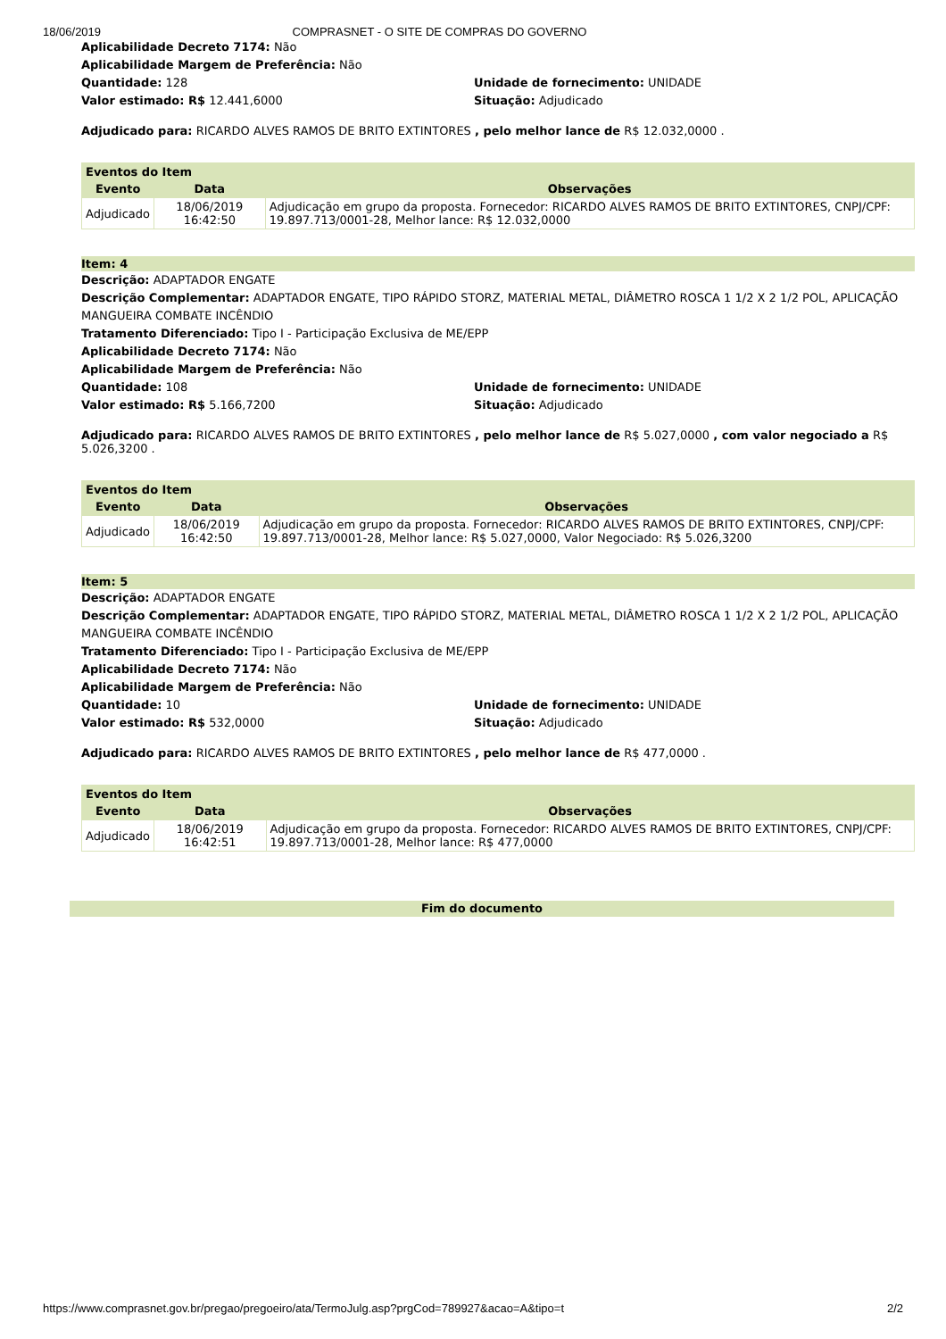18/06/2019 COMPRASNET - O SITE DE COMPRAS DO GOVERNO
Aplicabilidade Decreto 7174: Não
Aplicabilidade Margem de Preferência: Não
Quantidade: 128 Unidade de fornecimento: UNIDADE
Valor estimado: R$ 12.441,6000 Situação: Adjudicado
Adjudicado para: RICARDO ALVES RAMOS DE BRITO EXTINTORES , pelo melhor lance de R$ 12.032,0000 .
| Eventos do Item | | |
| --- | --- | --- |
| Evento | Data | Observações |
| Adjudicado | 18/06/2019 16:42:50 | Adjudicação em grupo da proposta. Fornecedor: RICARDO ALVES RAMOS DE BRITO EXTINTORES, CNPJ/CPF: 19.897.713/0001-28, Melhor lance: R$ 12.032,0000 |
Item: 4
Descrição: ADAPTADOR ENGATE
Descrição Complementar: ADAPTADOR ENGATE, TIPO RÁPIDO STORZ, MATERIAL METAL, DIÂMETRO ROSCA 1 1/2 X 2 1/2 POL, APLICAÇÃO MANGUEIRA COMBATE INCÊNDIO
Tratamento Diferenciado: Tipo I - Participação Exclusiva de ME/EPP
Aplicabilidade Decreto 7174: Não
Aplicabilidade Margem de Preferência: Não
Quantidade: 108 Unidade de fornecimento: UNIDADE
Valor estimado: R$ 5.166,7200 Situação: Adjudicado
Adjudicado para: RICARDO ALVES RAMOS DE BRITO EXTINTORES , pelo melhor lance de R$ 5.027,0000 , com valor negociado a R$ 5.026,3200 .
| Eventos do Item | | |
| --- | --- | --- |
| Evento | Data | Observações |
| Adjudicado | 18/06/2019 16:42:50 | Adjudicação em grupo da proposta. Fornecedor: RICARDO ALVES RAMOS DE BRITO EXTINTORES, CNPJ/CPF: 19.897.713/0001-28, Melhor lance: R$ 5.027,0000, Valor Negociado: R$ 5.026,3200 |
Item: 5
Descrição: ADAPTADOR ENGATE
Descrição Complementar: ADAPTADOR ENGATE, TIPO RÁPIDO STORZ, MATERIAL METAL, DIÂMETRO ROSCA 1 1/2 X 2 1/2 POL, APLICAÇÃO MANGUEIRA COMBATE INCÊNDIO
Tratamento Diferenciado: Tipo I - Participação Exclusiva de ME/EPP
Aplicabilidade Decreto 7174: Não
Aplicabilidade Margem de Preferência: Não
Quantidade: 10 Unidade de fornecimento: UNIDADE
Valor estimado: R$ 532,0000 Situação: Adjudicado
Adjudicado para: RICARDO ALVES RAMOS DE BRITO EXTINTORES , pelo melhor lance de R$ 477,0000 .
| Eventos do Item | | |
| --- | --- | --- |
| Evento | Data | Observações |
| Adjudicado | 18/06/2019 16:42:51 | Adjudicação em grupo da proposta. Fornecedor: RICARDO ALVES RAMOS DE BRITO EXTINTORES, CNPJ/CPF: 19.897.713/0001-28, Melhor lance: R$ 477,0000 |
Fim do documento
https://www.comprasnet.gov.br/pregao/pregoeiro/ata/TermoJulg.asp?prgCod=789927&acao=A&tipo=t 2/2